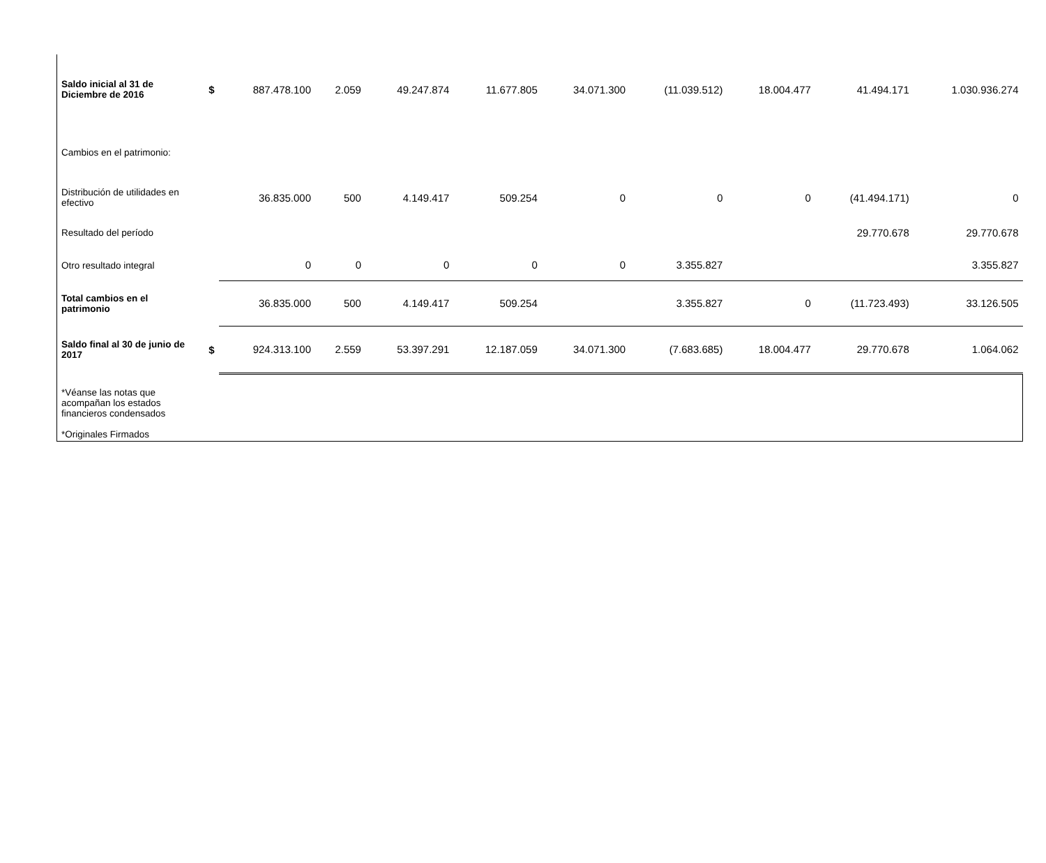| Saldo inicial al 31 de Diciembre de 2016 | $ | 887.478.100 | 2.059 | 49.247.874 | 11.677.805 | 34.071.300 | (11.039.512) | 18.004.477 | 41.494.171 | 1.030.936.274 |
| Cambios en el patrimonio: | | | | | | | | | | |
| Distribución de utilidades en efectivo | | 36.835.000 | 500 | 4.149.417 | 509.254 | 0 | 0 | 0 | (41.494.171) | 0 |
| Resultado del período | | | | | | | | | 29.770.678 | 29.770.678 |
| Otro resultado integral | | 0 | 0 | 0 | 0 | 0 | 3.355.827 | | | 3.355.827 |
| Total cambios en el patrimonio | | 36.835.000 | 500 | 4.149.417 | 509.254 | | 3.355.827 | 0 | (11.723.493) | 33.126.505 |
| Saldo final al 30 de junio de 2017 | $ | 924.313.100 | 2.559 | 53.397.291 | 12.187.059 | 34.071.300 | (7.683.685) | 18.004.477 | 29.770.678 | 1.064.062 |
| *Véanse las notas que acompañan los estados financieros condensados *Originales Firmados | | | | | | | | | | |